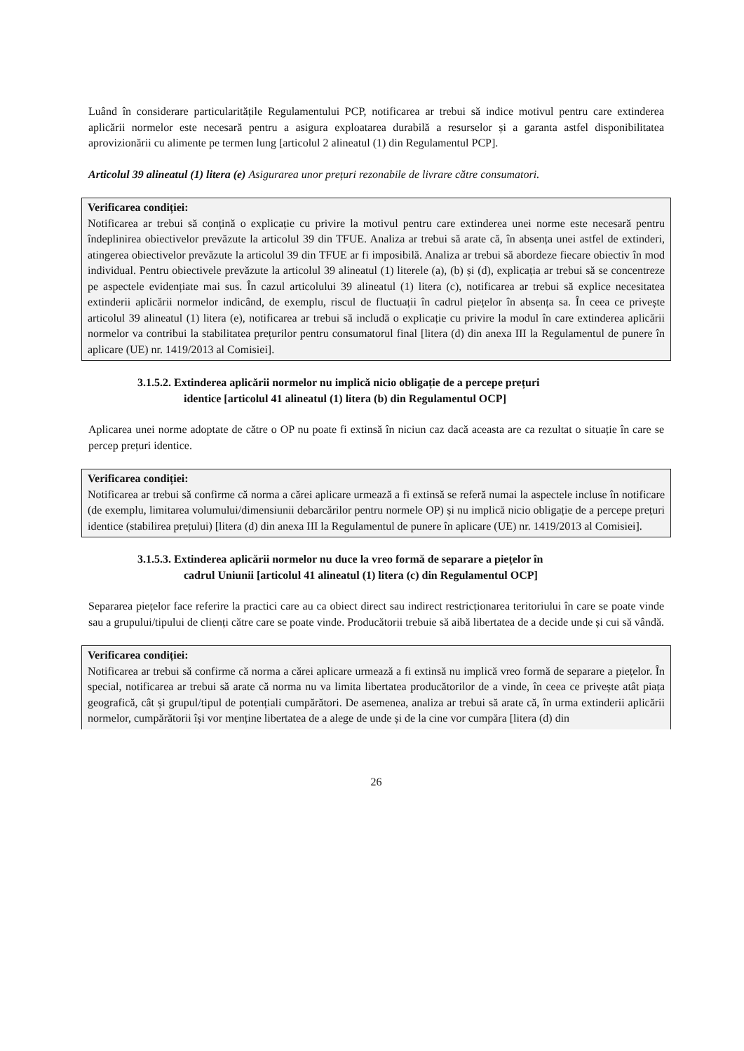Luând în considerare particularitățile Regulamentului PCP, notificarea ar trebui să indice motivul pentru care extinderea aplicării normelor este necesară pentru a asigura exploatarea durabilă a resurselor și a garanta astfel disponibilitatea aprovizionării cu alimente pe termen lung [articolul 2 alineatul (1) din Regulamentul PCP].
Articolul 39 alineatul (1) litera (e) Asigurarea unor prețuri rezonabile de livrare către consumatori.
Verificarea condiției:
Notificarea ar trebui să conțină o explicație cu privire la motivul pentru care extinderea unei norme este necesară pentru îndeplinirea obiectivelor prevăzute la articolul 39 din TFUE. Analiza ar trebui să arate că, în absența unei astfel de extinderi, atingerea obiectivelor prevăzute la articolul 39 din TFUE ar fi imposibilă. Analiza ar trebui să abordeze fiecare obiectiv în mod individual. Pentru obiectivele prevăzute la articolul 39 alineatul (1) literele (a), (b) și (d), explicația ar trebui să se concentreze pe aspectele evidențiate mai sus. În cazul articolului 39 alineatul (1) litera (c), notificarea ar trebui să explice necesitatea extinderii aplicării normelor indicând, de exemplu, riscul de fluctuații în cadrul piețelor în absența sa. În ceea ce privește articolul 39 alineatul (1) litera (e), notificarea ar trebui să includă o explicație cu privire la modul în care extinderea aplicării normelor va contribui la stabilitatea prețurilor pentru consumatorul final [litera (d) din anexa III la Regulamentul de punere în aplicare (UE) nr. 1419/2013 al Comisiei].
3.1.5.2. Extinderea aplicării normelor nu implică nicio obligație de a percepe prețuri
identice [articolul 41 alineatul (1) litera (b) din Regulamentul OCP]
Aplicarea unei norme adoptate de către o OP nu poate fi extinsă în niciun caz dacă aceasta are ca rezultat o situație în care se percep prețuri identice.
Verificarea condiției:
Notificarea ar trebui să confirme că norma a cărei aplicare urmează a fi extinsă se referă numai la aspectele incluse în notificare (de exemplu, limitarea volumului/dimensiunii debarcărilor pentru normele OP) și nu implică nicio obligație de a percepe prețuri identice (stabilirea prețului) [litera (d) din anexa III la Regulamentul de punere în aplicare (UE) nr. 1419/2013 al Comisiei].
3.1.5.3. Extinderea aplicării normelor nu duce la vreo formă de separare a piețelor în
cadrul Uniunii [articolul 41 alineatul (1) litera (c) din Regulamentul OCP]
Separarea piețelor face referire la practici care au ca obiect direct sau indirect restricționarea teritoriului în care se poate vinde sau a grupului/tipului de clienți către care se poate vinde. Producătorii trebuie să aibă libertatea de a decide unde și cui să vândă.
Verificarea condiției:
Notificarea ar trebui să confirme că norma a cărei aplicare urmează a fi extinsă nu implică vreo formă de separare a piețelor. În special, notificarea ar trebui să arate că norma nu va limita libertatea producătorilor de a vinde, în ceea ce privește atât piața geografică, cât și grupul/tipul de potențiali cumpărători. De asemenea, analiza ar trebui să arate că, în urma extinderii aplicării normelor, cumpărătorii își vor menține libertatea de a alege de unde și de la cine vor cumpăra [litera (d) din
26